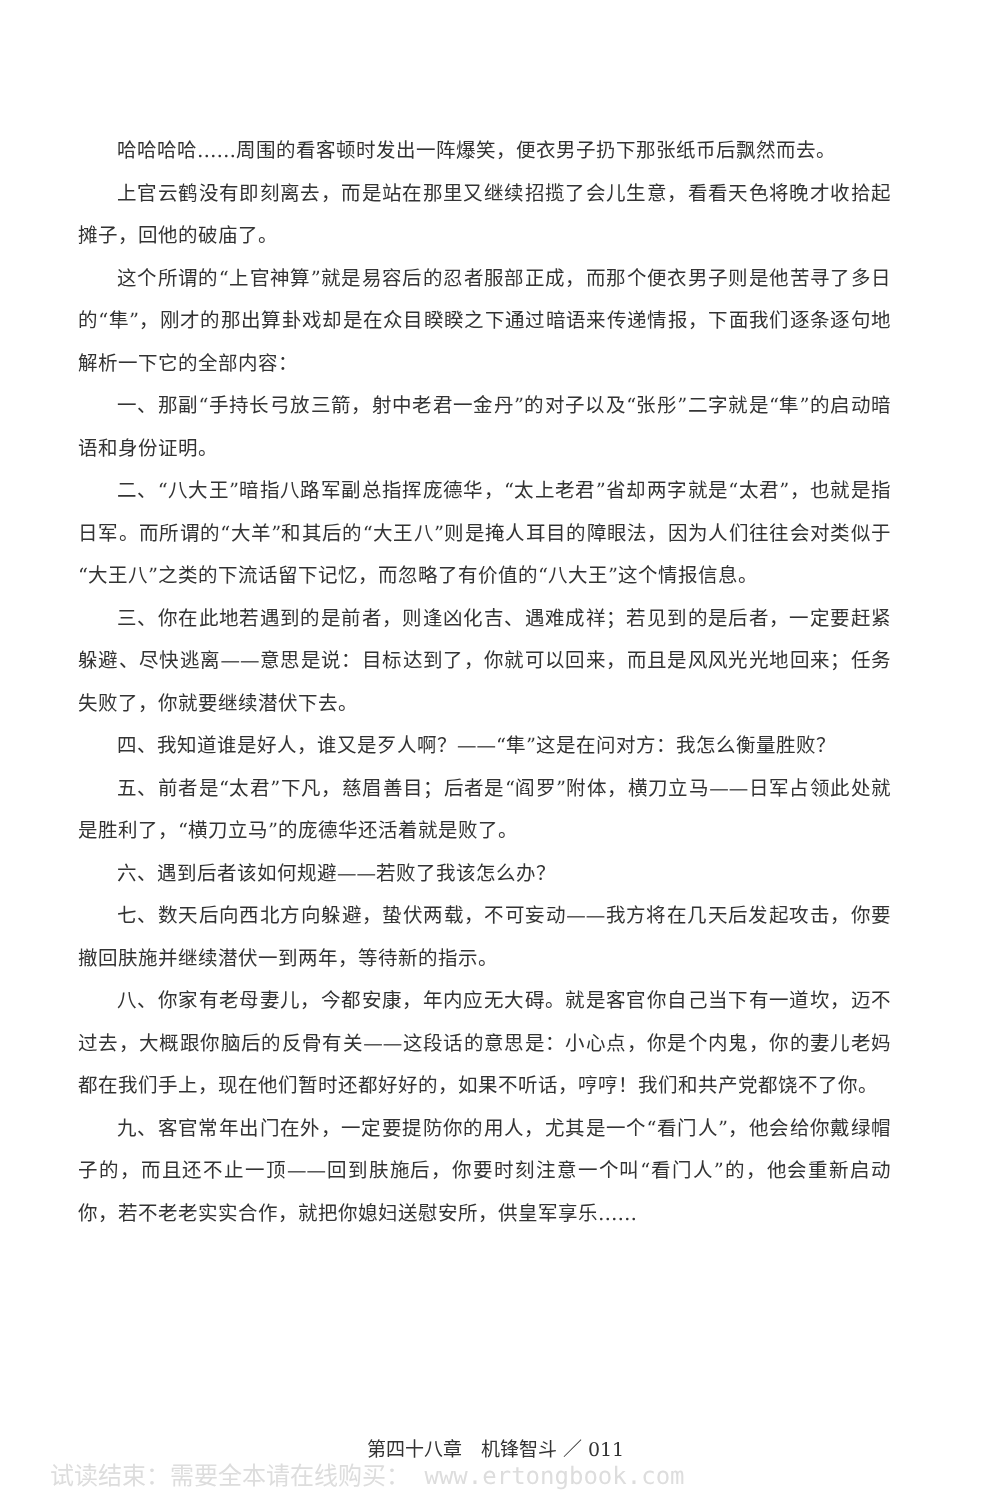哈哈哈哈……周围的看客顿时发出一阵爆笑，便衣男子扔下那张纸币后飘然而去。
上官云鹤没有即刻离去，而是站在那里又继续招揽了会儿生意，看看天色将晚才收拾起摊子，回他的破庙了。
这个所谓的“上官神算”就是易容后的忍者服部正成，而那个便衣男子则是他苦寻了多日的“隼”，刚才的那出算卦戏却是在众目睽睽之下通过暗语来传递情报，下面我们逐条逐句地解析一下它的全部内容：
一、那副“手持长弓放三箭，射中老君一金丹”的对子以及“张彤”二字就是“隼”的启动暗语和身份证明。
二、“八大王”暗指八路军副总指挥庞德华，“太上老君”省却两字就是“太君”，也就是指日军。而所谓的“大羊”和其后的“大王八”则是掩人耳目的障眼法，因为人们往往会对类似于“大王八”之类的下流话留下记忆，而忽略了有价值的“八大王”这个情报信息。
三、你在此地若遇到的是前者，则逢凶化吉、遇难成祥；若见到的是后者，一定要赶紧躲避、尽快逃离——意思是说：目标达到了，你就可以回来，而且是风风光光地回来；任务失败了，你就要继续潜伏下去。
四、我知道谁是好人，谁又是歹人啊？——“隼”这是在问对方：我怎么衡量胜败？
五、前者是“太君”下凡，慈眉善目；后者是“阎罗”附体，横刀立马——日军占领此处就是胜利了，“横刀立马”的庞德华还活着就是败了。
六、遇到后者该如何规避——若败了我该怎么办？
七、数天后向西北方向躲避，蛰伏两载，不可妄动——我方将在几天后发起攻击，你要撤回肤施并继续潜伏一到两年，等待新的指示。
八、你家有老母妻儿，今都安康，年内应无大碍。就是客官你自己当下有一道坎，迈不过去，大概跟你脑后的反骨有关——这段话的意思是：小心点，你是个内鬼，你的妻儿老妈都在我们手上，现在他们暂时还都好好的，如果不听话，哼哼！我们和共产党都饶不了你。
九、客官常年出门在外，一定要提防你的用人，尤其是一个“看门人”，他会给你戴绿帽子的，而且还不止一顶——回到肤施后，你要时刻注意一个叫“看门人”的，他会重新启动你，若不老老实实合作，就把你媳妇送慰安所，供皇军享乐……
第四十八章　机锋智斗 ／ 011
试读结束：需要全本请在线购买： www.ertongbook.com